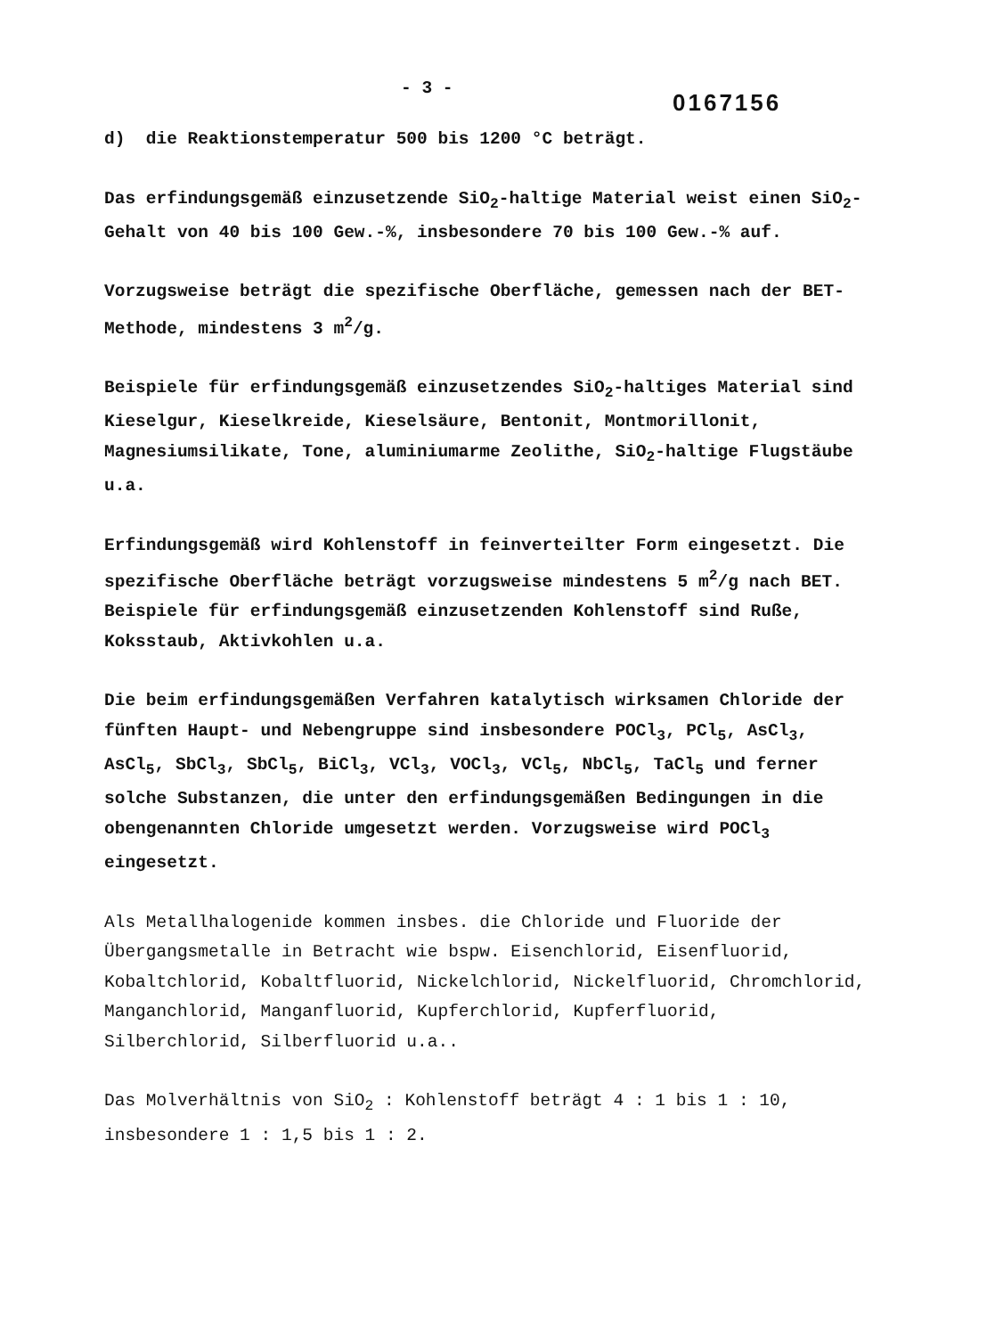- 3 -
0167156
d) die Reaktionstemperatur 500 bis 1200 °C beträgt.
Das erfindungsgemäß einzusetzende SiO<sub>2</sub>-haltige Material weist einen SiO<sub>2</sub>-Gehalt von 40 bis 100 Gew.-%, insbesondere 70 bis 100 Gew.-% auf.
Vorzugsweise beträgt die spezifische Oberfläche, gemessen nach der BET-Methode, mindestens 3 m<sup>2</sup>/g.
Beispiele für erfindungsgemäß einzusetzendes SiO<sub>2</sub>-haltiges Material sind Kieselgur, Kieselkreide, Kieselsäure, Bentonit, Montmorillonit, Magnesiumsilikate, Tone, aluminiumarme Zeolithe, SiO<sub>2</sub>-haltige Flugstäube u.a.
Erfindungsgemäß wird Kohlenstoff in feinverteilter Form eingesetzt. Die spezifische Oberfläche beträgt vorzugsweise mindestens 5 m<sup>2</sup>/g nach BET. Beispiele für erfindungsgemäß einzusetzenden Kohlenstoff sind Ruße, Koksstaub, Aktivkohlen u.a.
Die beim erfindungsgemäßen Verfahren katalytisch wirksamen Chloride der fünften Haupt- und Nebengruppe sind insbesondere POCl<sub>3</sub>, PCl<sub>5</sub>, AsCl<sub>3</sub>, AsCl<sub>5</sub>, SbCl<sub>3</sub>, SbCl<sub>5</sub>, BiCl<sub>3</sub>, VCl<sub>3</sub>, VOCl<sub>3</sub>, VCl<sub>5</sub>, NbCl<sub>5</sub>, TaCl<sub>5</sub> und ferner solche Substanzen, die unter den erfindungsgemäßen Bedingungen in die obengenannten Chloride umgesetzt werden. Vorzugsweise wird POCl<sub>3</sub> eingesetzt.
Als Metallhalogenide kommen insbes. die Chloride und Fluoride der Übergangsmetalle in Betracht wie bspw. Eisenchlorid, Eisenfluorid, Kobaltchlorid, Kobaltfluorid, Nickelchlorid, Nickelfluorid, Chromchlorid, Manganchlorid, Manganfluorid, Kupferchlorid, Kupferfluorid, Silberchlorid, Silberfluorid u.a..
Das Molverhältnis von SiO<sub>2</sub> : Kohlenstoff beträgt 4 : 1 bis 1 : 10, insbesondere 1 : 1,5 bis 1 : 2.